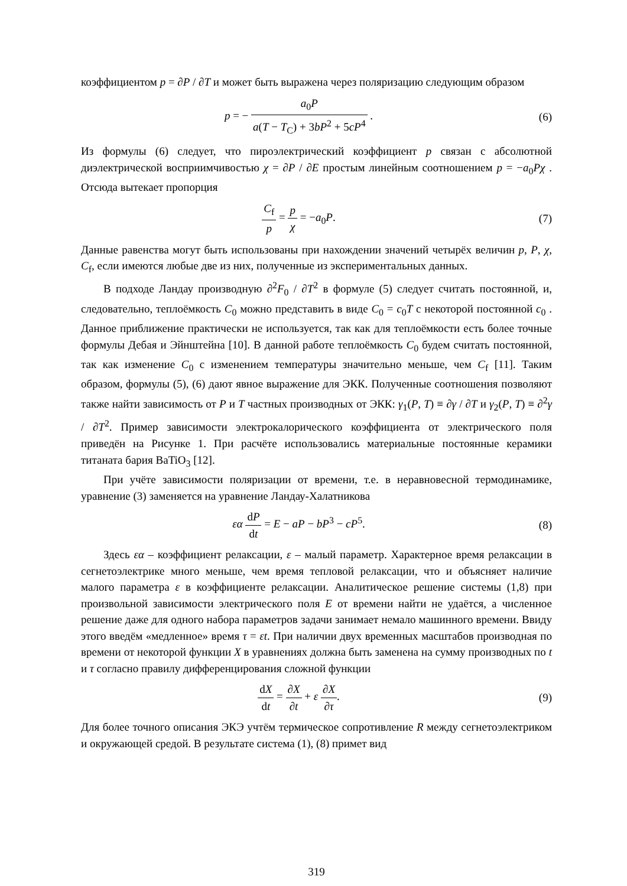коэффициентом p = ∂P / ∂T и может быть выражена через поляризацию следующим образом
p = − a<sub>0</sub>P a(T − T<sub>C</sub>) + 3bP<sup>2</sup> + 5cP<sup>4</sup> .
(6)
Из формулы (6) следует, что пироэлектрический коэффициент p связан с абсолютной диэлектрической восприимчивостью χ = ∂P / ∂E простым линейным соотношением p = −a<sub>0</sub>Pχ . Отсюда вытекает пропорция
C<sub>f</sub> p = p χ = −a<sub>0</sub>P. (7)
Данные равенства могут быть использованы при нахождении значений четырёх величин p, P, χ, C<sub>f</sub>, если имеются любые две из них, полученные из экспериментальных данных.
В подходе Ландау производную ∂<sup>2</sup>F<sub>0</sub> / ∂T<sup>2</sup> в формуле (5) следует считать постоянной, и, следовательно, теплоёмкость C<sub>0</sub> можно представить в виде C<sub>0</sub> = c<sub>0</sub>T с некоторой постоянной c<sub>0</sub> . Данное приближение практически не используется, так как для теплоёмкости есть более точные формулы Дебая и Эйнштейна [10]. В данной работе теплоёмкость C<sub>0</sub> будем считать постоянной, так как изменение C<sub>0</sub> с изменением температуры значительно меньше, чем C<sub>f</sub> [11]. Таким образом, формулы (5), (6) дают явное выражение для ЭКК. Полученные соотношения позволяют также найти зависимость от P и T частных производных от ЭКК: γ<sub>1</sub>(P, T) ≡ ∂γ / ∂T и γ<sub>2</sub>(P, T) ≡ ∂<sup>2</sup>γ / ∂T<sup>2</sup>. Пример зависимости электрокалорического коэффициента от электрического поля приведён на Рисунке 1. При расчёте использовались материальные постоянные керамики титаната бария BaTiO<sub>3</sub> [12].
При учёте зависимости поляризации от времени, т.е. в неравновесной термодинамике, уравнение (3) заменяется на уравнение Ландау-Халатникова
εα dP dt = E − aP − bP<sup>3</sup> − cP<sup>5</sup>. (8)
Здесь εα – коэффициент релаксации, ε – малый параметр. Характерное время релаксации в сегнетоэлектрике много меньше, чем время тепловой релаксации, что и объясняет наличие малого параметра ε в коэффициенте релаксации. Аналитическое решение системы (1,8) при произвольной зависимости электрического поля E от времени найти не удаётся, а численное решение даже для одного набора параметров задачи занимает немало машинного времени. Ввиду этого введём «медленное» время τ = εt. При наличии двух временных масштабов производная по времени от некоторой функции X в уравнениях должна быть заменена на сумму производных по t и τ согласно правилу дифференцирования сложной функции
dX dt = ∂X ∂t + ε ∂X ∂τ. (9)
Для более точного описания ЭКЭ учтём термическое сопротивление R между сегнетоэлектриком и окружающей средой. В результате система (1), (8) примет вид
319